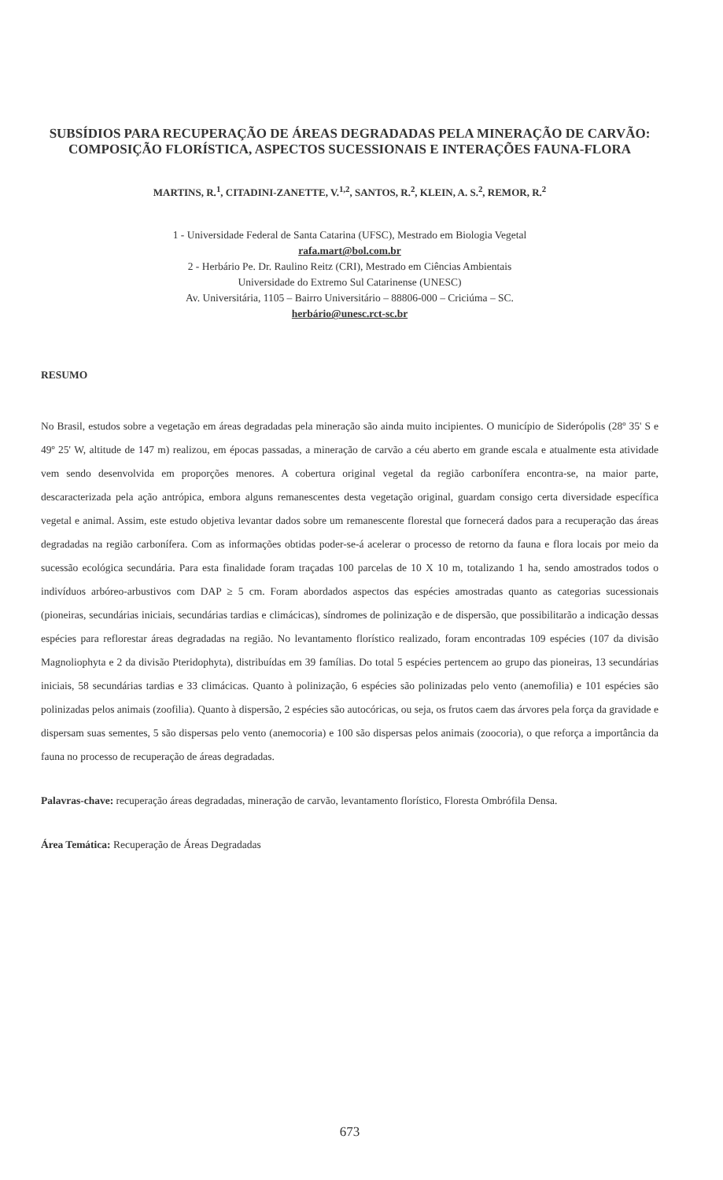SUBSÍDIOS PARA RECUPERAÇÃO DE ÁREAS DEGRADADAS PELA MINERAÇÃO DE CARVÃO: COMPOSIÇÃO FLORÍSTICA, ASPECTOS SUCESSIONAIS E INTERAÇÕES FAUNA-FLORA
MARTINS, R.<sup>1</sup>, CITADINI-ZANETTE, V.<sup>1,2</sup>, SANTOS, R.<sup>2</sup>, KLEIN, A. S.<sup>2</sup>, REMOR, R.<sup>2</sup>
1 - Universidade Federal de Santa Catarina (UFSC), Mestrado em Biologia Vegetal
rafa.mart@bol.com.br
2 - Herbário Pe. Dr. Raulino Reitz (CRI), Mestrado em Ciências Ambientais
Universidade do Extremo Sul Catarinense (UNESC)
Av. Universitária, 1105 – Bairro Universitário – 88806-000 – Criciúma – SC.
herbário@unesc.rct-sc.br
RESUMO
No Brasil, estudos sobre a vegetação em áreas degradadas pela mineração são ainda muito incipientes. O município de Siderópolis (28º 35' S e 49º 25' W, altitude de 147 m) realizou, em épocas passadas, a mineração de carvão a céu aberto em grande escala e atualmente esta atividade vem sendo desenvolvida em proporções menores. A cobertura original vegetal da região carbonífera encontra-se, na maior parte, descaracterizada pela ação antrópica, embora alguns remanescentes desta vegetação original, guardam consigo certa diversidade específica vegetal e animal. Assim, este estudo objetiva levantar dados sobre um remanescente florestal que fornecerá dados para a recuperação das áreas degradadas na região carbonífera. Com as informações obtidas poder-se-á acelerar o processo de retorno da fauna e flora locais por meio da sucessão ecológica secundária. Para esta finalidade foram traçadas 100 parcelas de 10 X 10 m, totalizando 1 ha, sendo amostrados todos o indivíduos arbóreo-arbustivos com DAP ≥ 5 cm. Foram abordados aspectos das espécies amostradas quanto as categorias sucessionais (pioneiras, secundárias iniciais, secundárias tardias e climácicas), síndromes de polinização e de dispersão, que possibilitarão a indicação dessas espécies para reflorestar áreas degradadas na região. No levantamento florístico realizado, foram encontradas 109 espécies (107 da divisão Magnoliophyta e 2 da divisão Pteridophyta), distribuídas em 39 famílias. Do total 5 espécies pertencem ao grupo das pioneiras, 13 secundárias iniciais, 58 secundárias tardias e 33 climácicas. Quanto à polinização, 6 espécies são polinizadas pelo vento (anemofilia) e 101 espécies são polinizadas pelos animais (zoofilia). Quanto à dispersão, 2 espécies são autocóricas, ou seja, os frutos caem das árvores pela força da gravidade e dispersam suas sementes, 5 são dispersas pelo vento (anemocoria) e 100 são dispersas pelos animais (zoocoria), o que reforça a importância da fauna no processo de recuperação de áreas degradadas.
Palavras-chave: recuperação áreas degradadas, mineração de carvão, levantamento florístico, Floresta Ombrófila Densa.
Área Temática: Recuperação de Áreas Degradadas
673